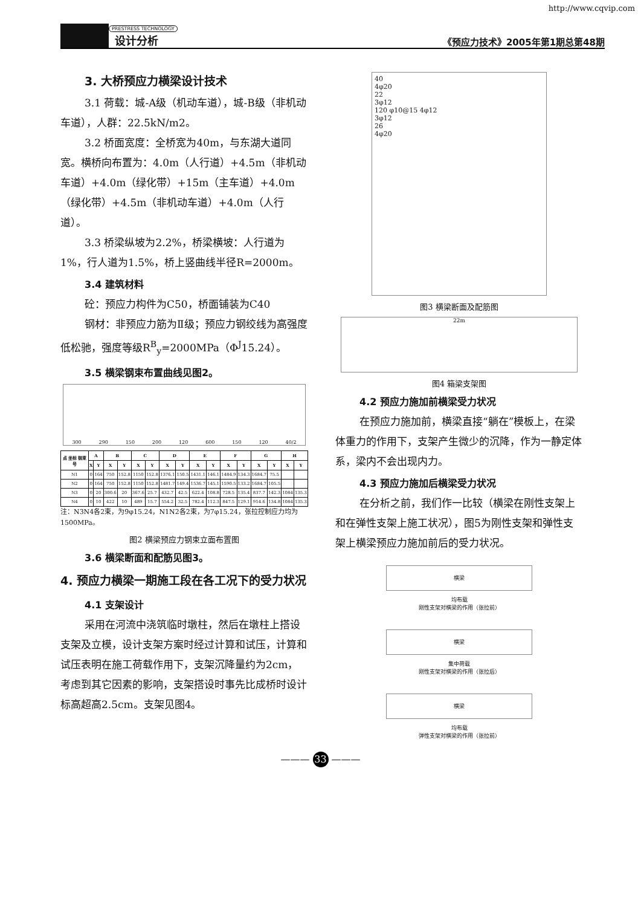http://www.cqvip.com
PRESTRESS TECHNOLOGY
设计分析
《预应力技术》2005年第1期总第48期
3. 大桥预应力横梁设计技术
3.1 荷载：城-A级（机动车道），城-B级（非机动车道），人群：22.5kN/m2。
3.2 桥面宽度：全桥宽为40m，与东湖大道同宽。横桥向布置为：4.0m（人行道）+4.5m（非机动车道）+4.0m（绿化带）+15m（主车道）+4.0m（绿化带）+4.5m（非机动车道）+4.0m（人行道）。
3.3 桥梁纵坡为2.2%，桥梁横坡：人行道为1%，行人道为1.5%，桥上竖曲线半径R=2000m。
3.4 建筑材料
砼：预应力构件为C50，桥面铺装为C40
钢材：非预应力筋为Ⅱ级；预应力钢绞线为高强度低松驰，强度等级R<sup>B</sup><sub>y</sub>=2000MPa（Φ<sup>J</sup>15.24）。
3.5 横梁钢束布置曲线见图2。
300 290 150 200 120 600 150 120 40/2
| 点 坐标 钢束号 | A | | B | | C | | D | | E | | F | | G | | H | |
| --- | --- | --- | --- | --- | --- | --- | --- | --- | --- | --- | --- | --- | --- | --- | --- | --- |
| | X | Y | X | Y | X | Y | X | Y | X | Y | X | Y | X | Y | X | Y |
| N1 | 0 | 164 | 750 | 152.8 | 1150 | 152.8 | 1376.1 | 150.5 | 1431.1 | 146.1 | 1484.9 | 134.3 | 1684.7 | 75.5 | | |
| N2 | 0 | 164 | 750 | 152.8 | 1150 | 152.8 | 1481.7 | 149.4 | 1536.7 | 145.1 | 1590.5 | 133.2 | 1684.7 | 105.5 | | |
| N3 | 0 | 20 | 300.6 | 20 | 367.6 | 25.7 | 432.7 | 42.5 | 622.4 | 108.8 | 728.5 | 135.4 | 837.7 | 142.3 | 1084 | 135.3 |
| N4 | 0 | 10 | 422 | 10 | 489 | 15.7 | 554.2 | 32.5 | 782.4 | 112.3 | 847.5 | 129.1 | 914.6 | 134.8 | 1084 | 135.3 |
注：N3N4各2束，为9φ15.24，N1N2各2束，为7φ15.24，张拉控制应力均为1500MPa。
图2 横梁预应力钢束立面布置图
3.6 横梁断面和配筋见图3。
4. 预应力横梁一期施工段在各工况下的受力状况
4.1 支架设计
采用在河流中浇筑临时墩柱，然后在墩柱上搭设支架及立模，设计支架方案时经过计算和试压，计算和试压表明在施工荷载作用下，支架沉降量约为2cm，考虑到其它因素的影响，支架搭设时事先比成桥时设计标高超高2.5cm。支架见图4。
40
4φ20
22
3φ12
120 φ10@15 4φ12
3φ12
26
4φ20
图3 横梁断面及配筋图
22m
图4 箱梁支架图
4.2 预应力施加前横梁受力状况
在预应力施加前，横梁直接“躺在”模板上，在梁体重力的作用下，支架产生微少的沉降，作为一静定体系，梁内不会出现内力。
4.3 预应力施加后横梁受力状况
在分析之前，我们作一比较（横梁在刚性支架上和在弹性支架上施工状况），图5为刚性支架和弹性支架上横梁预应力施加前后的受力状况。
横梁
均布载
刚性支架对横梁的作用（张拉前）
横梁
集中荷载
刚性支架对横梁的作用（张拉后）
横梁
均布载
弹性支架对横梁的作用（张拉前）
——— 33 ———